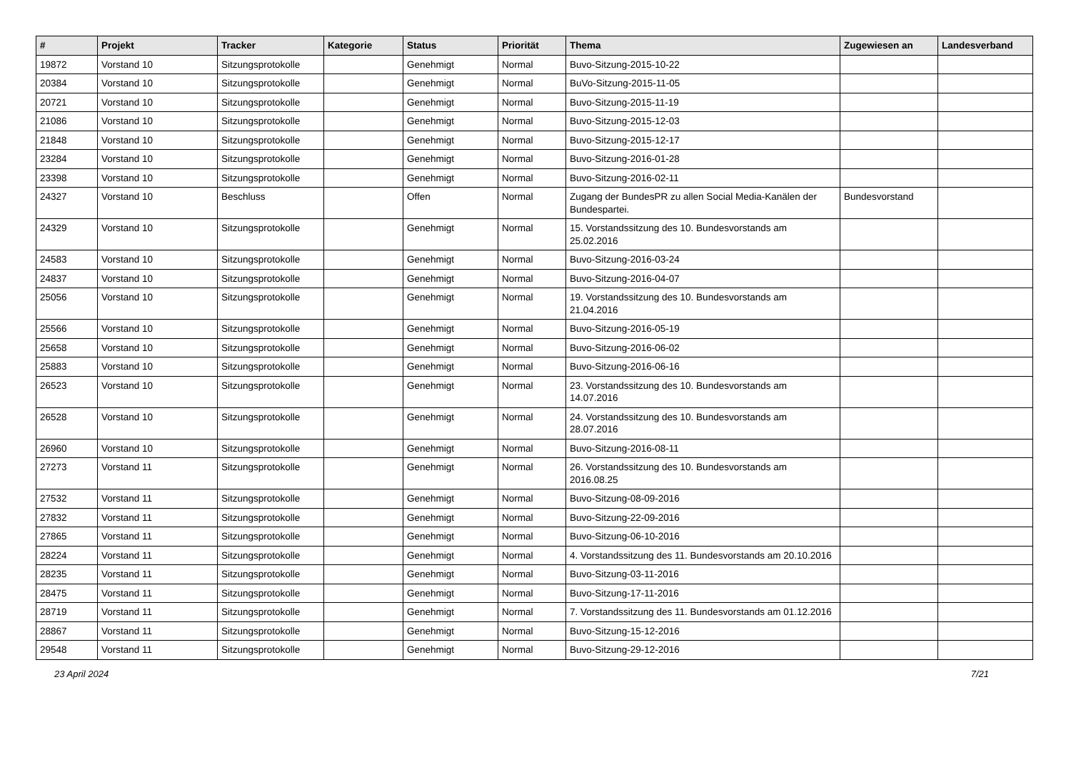| # | Projekt | Tracker | Kategorie | Status | Priorität | Thema | Zugewiesen an | Landesverband |
| --- | --- | --- | --- | --- | --- | --- | --- | --- |
| 19872 | Vorstand 10 | Sitzungsprotokolle | | Genehmigt | Normal | Buvo-Sitzung-2015-10-22 | | |
| 20384 | Vorstand 10 | Sitzungsprotokolle | | Genehmigt | Normal | BuVo-Sitzung-2015-11-05 | | |
| 20721 | Vorstand 10 | Sitzungsprotokolle | | Genehmigt | Normal | Buvo-Sitzung-2015-11-19 | | |
| 21086 | Vorstand 10 | Sitzungsprotokolle | | Genehmigt | Normal | Buvo-Sitzung-2015-12-03 | | |
| 21848 | Vorstand 10 | Sitzungsprotokolle | | Genehmigt | Normal | Buvo-Sitzung-2015-12-17 | | |
| 23284 | Vorstand 10 | Sitzungsprotokolle | | Genehmigt | Normal | Buvo-Sitzung-2016-01-28 | | |
| 23398 | Vorstand 10 | Sitzungsprotokolle | | Genehmigt | Normal | Buvo-Sitzung-2016-02-11 | | |
| 24327 | Vorstand 10 | Beschluss | | Offen | Normal | Zugang der BundesPR zu allen Social Media-Kanälen der Bundespartei. | Bundesvorstand | |
| 24329 | Vorstand 10 | Sitzungsprotokolle | | Genehmigt | Normal | 15. Vorstandssitzung des 10. Bundesvorstands am 25.02.2016 | | |
| 24583 | Vorstand 10 | Sitzungsprotokolle | | Genehmigt | Normal | Buvo-Sitzung-2016-03-24 | | |
| 24837 | Vorstand 10 | Sitzungsprotokolle | | Genehmigt | Normal | Buvo-Sitzung-2016-04-07 | | |
| 25056 | Vorstand 10 | Sitzungsprotokolle | | Genehmigt | Normal | 19. Vorstandssitzung des 10. Bundesvorstands am 21.04.2016 | | |
| 25566 | Vorstand 10 | Sitzungsprotokolle | | Genehmigt | Normal | Buvo-Sitzung-2016-05-19 | | |
| 25658 | Vorstand 10 | Sitzungsprotokolle | | Genehmigt | Normal | Buvo-Sitzung-2016-06-02 | | |
| 25883 | Vorstand 10 | Sitzungsprotokolle | | Genehmigt | Normal | Buvo-Sitzung-2016-06-16 | | |
| 26523 | Vorstand 10 | Sitzungsprotokolle | | Genehmigt | Normal | 23. Vorstandssitzung des 10. Bundesvorstands am 14.07.2016 | | |
| 26528 | Vorstand 10 | Sitzungsprotokolle | | Genehmigt | Normal | 24. Vorstandssitzung des 10. Bundesvorstands am 28.07.2016 | | |
| 26960 | Vorstand 10 | Sitzungsprotokolle | | Genehmigt | Normal | Buvo-Sitzung-2016-08-11 | | |
| 27273 | Vorstand 11 | Sitzungsprotokolle | | Genehmigt | Normal | 26. Vorstandssitzung des 10. Bundesvorstands am 2016.08.25 | | |
| 27532 | Vorstand 11 | Sitzungsprotokolle | | Genehmigt | Normal | Buvo-Sitzung-08-09-2016 | | |
| 27832 | Vorstand 11 | Sitzungsprotokolle | | Genehmigt | Normal | Buvo-Sitzung-22-09-2016 | | |
| 27865 | Vorstand 11 | Sitzungsprotokolle | | Genehmigt | Normal | Buvo-Sitzung-06-10-2016 | | |
| 28224 | Vorstand 11 | Sitzungsprotokolle | | Genehmigt | Normal | 4. Vorstandssitzung des 11. Bundesvorstands am 20.10.2016 | | |
| 28235 | Vorstand 11 | Sitzungsprotokolle | | Genehmigt | Normal | Buvo-Sitzung-03-11-2016 | | |
| 28475 | Vorstand 11 | Sitzungsprotokolle | | Genehmigt | Normal | Buvo-Sitzung-17-11-2016 | | |
| 28719 | Vorstand 11 | Sitzungsprotokolle | | Genehmigt | Normal | 7. Vorstandssitzung des 11. Bundesvorstands am 01.12.2016 | | |
| 28867 | Vorstand 11 | Sitzungsprotokolle | | Genehmigt | Normal | Buvo-Sitzung-15-12-2016 | | |
| 29548 | Vorstand 11 | Sitzungsprotokolle | | Genehmigt | Normal | Buvo-Sitzung-29-12-2016 | | |
23 April 2024 7/21